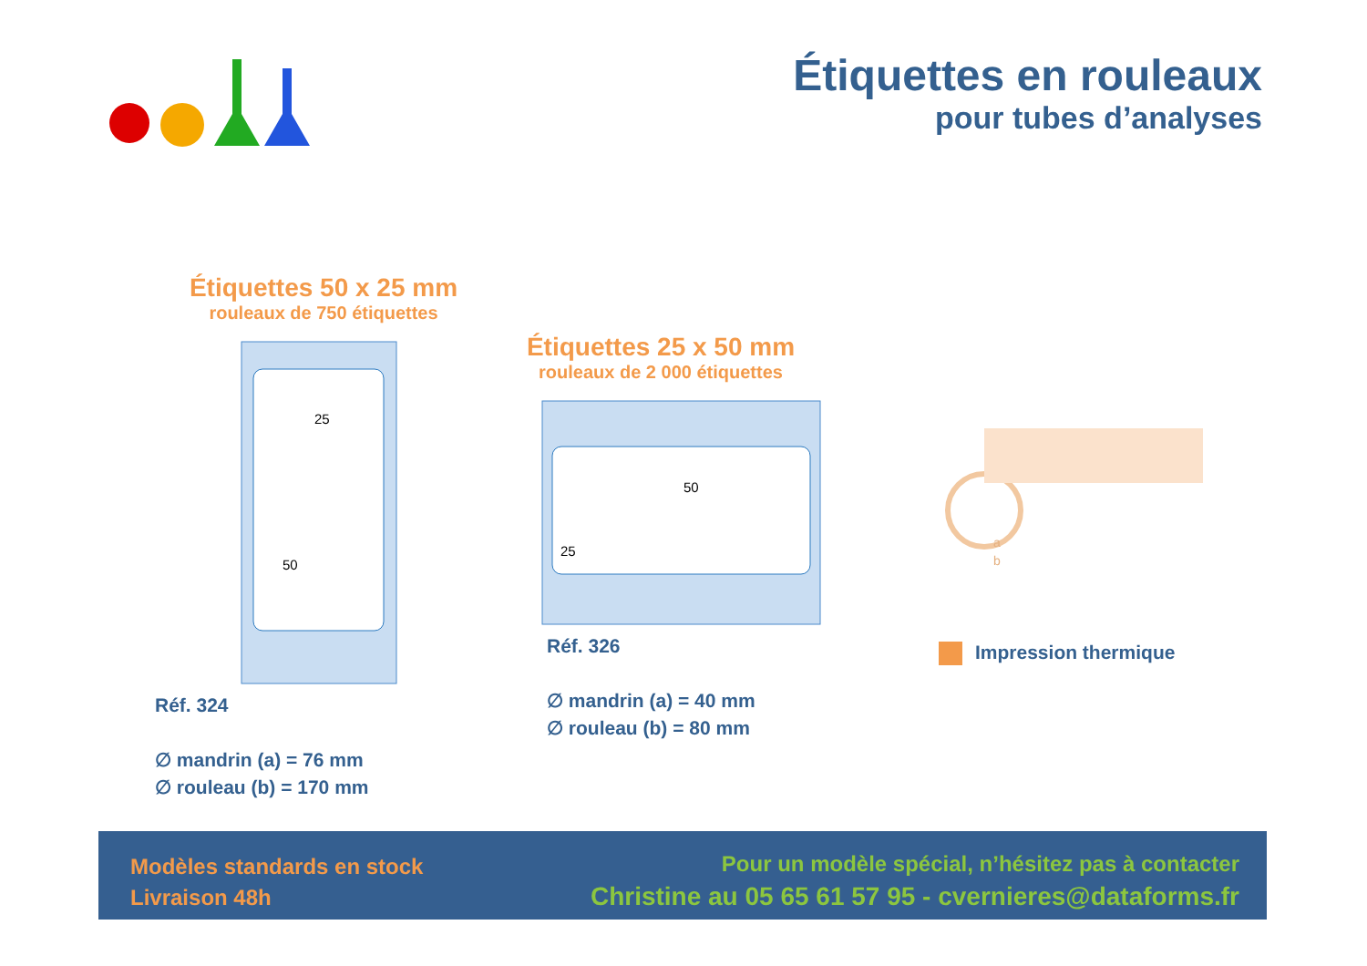Étiquettes en rouleaux
pour tubes d’analyses
Étiquettes 50 x 25 mm
rouleaux de 750 étiquettes
25
50
Réf. 324
∅ mandrin (a) = 76 mm
∅ rouleau (b) = 170 mm
Étiquettes 25 x 50 mm
rouleaux de 2 000 étiquettes
50
25
Réf. 326
∅ mandrin (a) = 40 mm
∅ rouleau (b) = 80 mm
a
b
Impression thermique
Modèles standards en stock
Livraison 48h
Pour un modèle spécial, n’hésitez pas à contacter
Christine au 05 65 61 57 95 - cvernieres@dataforms.fr